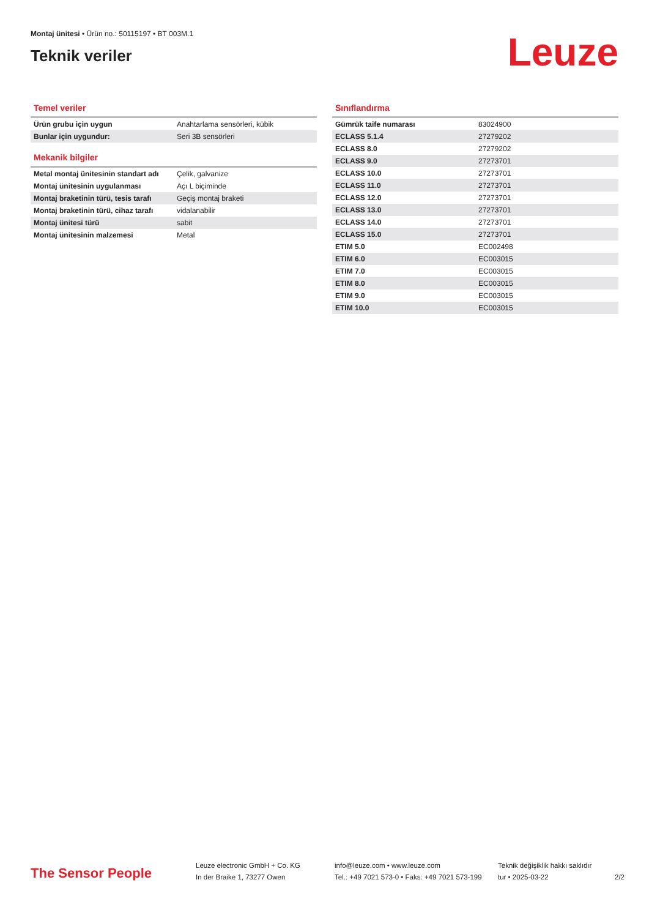Montaj ünitesi • Ürün no.: 50115197 • BT 003M.1
Teknik veriler
Leuze
Temel veriler
| Ürün grubu için uygun | Anahtarlama sensörleri, kübik |
| Bunlar için uygundur: | Seri 3B sensörleri |
Mekanik bilgiler
| Metal montaj ünitesinin standart adı | Çelik, galvanize |
| Montaj ünitesinin uygulanması | Açı L biçiminde |
| Montaj braketinin türü, tesis tarafı | Geçiş montaj braketi |
| Montaj braketinin türü, cihaz tarafı | vidalanabilir |
| Montaj ünitesi türü | sabit |
| Montaj ünitesinin malzemesi | Metal |
Sınıflandırma
| Gümrük taife numarası | 83024900 |
| ECLASS 5.1.4 | 27279202 |
| ECLASS 8.0 | 27279202 |
| ECLASS 9.0 | 27273701 |
| ECLASS 10.0 | 27273701 |
| ECLASS 11.0 | 27273701 |
| ECLASS 12.0 | 27273701 |
| ECLASS 13.0 | 27273701 |
| ECLASS 14.0 | 27273701 |
| ECLASS 15.0 | 27273701 |
| ETIM 5.0 | EC002498 |
| ETIM 6.0 | EC003015 |
| ETIM 7.0 | EC003015 |
| ETIM 8.0 | EC003015 |
| ETIM 9.0 | EC003015 |
| ETIM 10.0 | EC003015 |
The Sensor People
Leuze electronic GmbH + Co. KG
In der Braike 1, 73277 Owen
info@leuze.com • www.leuze.com
Tel.: +49 7021 573-0 • Faks: +49 7021 573-199
Teknik değişiklik hakkı saklıdır
tur • 2025-03-22
2/2